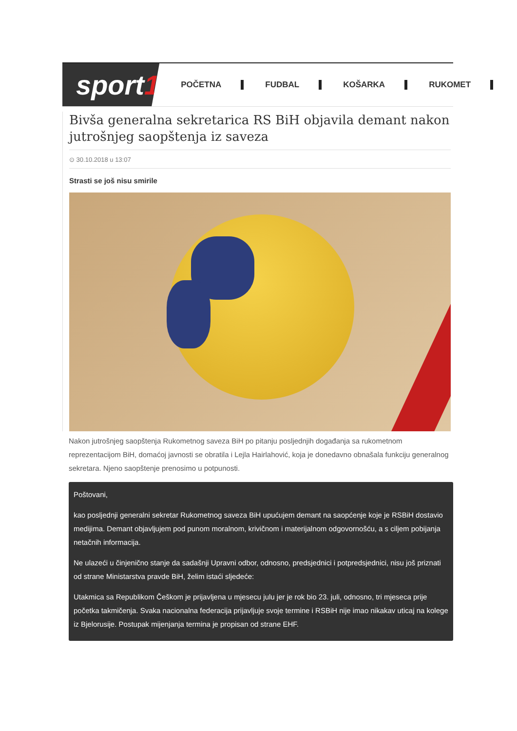sport 1
POČETNA FUDBAL KOŠARKA RUKOMET
Bivša generalna sekretarica RS BiH objavila demant nakon jutrošnjeg saopštenja iz saveza
⊙ 30.10.2018 u 13:07
Strasti se još nisu smirile
Nakon jutrošnjeg saopštenja Rukometnog saveza BiH po pitanju posljednjih događanja sa rukometnom reprezentacijom BiH, domaćoj javnosti se obratila i Lejla Hairlahović, koja je donedavno obnašala funkciju generalnog sekretara. Njeno saopštenje prenosimo u potpunosti.
Poštovani,
kao posljednji generalni sekretar Rukometnog saveza BiH upućujem demant na saopćenje koje je RSBiH dostavio medijima. Demant objavljujem pod punom moralnom, krivičnom i materijalnom odgovornošću, a s ciljem pobijanja netačnih informacija.
Ne ulazeći u činjenično stanje da sadašnji Upravni odbor, odnosno, predsjednici i potpredsjednici, nisu još priznati od strane Ministarstva pravde BiH, želim istaći sljedeće:
Utakmica sa Republikom Češkom je prijavljena u mjesecu julu jer je rok bio 23. juli, odnosno, tri mjeseca prije početka takmičenja. Svaka nacionalna federacija prijavljuje svoje termine i RSBiH nije imao nikakav uticaj na kolege iz Bjelorusije. Postupak mijenjanja termina je propisan od strane EHF.